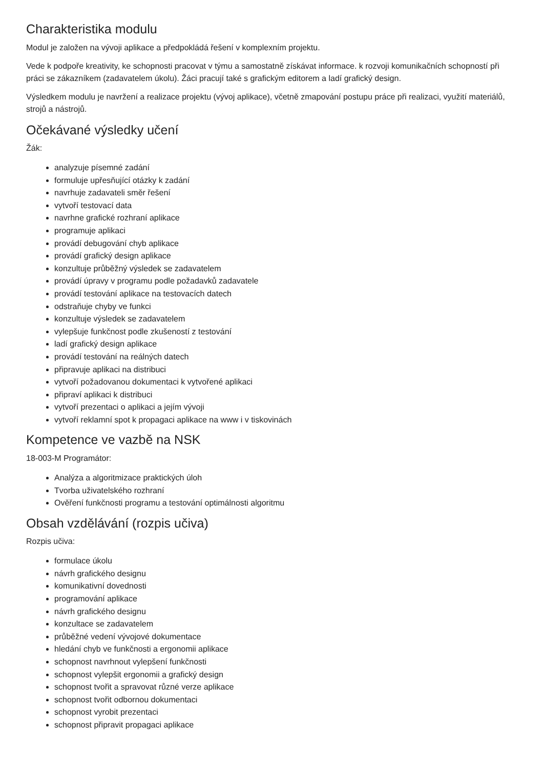Charakteristika modulu
Modul je založen na vývoji aplikace a předpokládá řešení v komplexním projektu.
Vede k podpoře kreativity, ke schopnosti pracovat v týmu a samostatně získávat informace. k rozvoji komunikačních schopností při práci se zákazníkem (zadavatelem úkolu). Žáci pracují také s grafickým editorem a ladí grafický design.
Výsledkem modulu je navržení a realizace projektu (vývoj aplikace), včetně zmapování postupu práce při realizaci, využití materiálů, strojů a nástrojů.
Očekávané výsledky učení
Žák:
analyzuje písemné zadání
formuluje upřesňující otázky k zadání
navrhuje zadavateli směr řešení
vytvoří testovací data
navrhne grafické rozhraní aplikace
programuje aplikaci
provádí debugování chyb aplikace
provádí grafický design aplikace
konzultuje průběžný výsledek se zadavatelem
provádí úpravy v programu podle požadavků zadavatele
provádí testování aplikace na testovacích datech
odstraňuje chyby ve funkci
konzultuje výsledek se zadavatelem
vylepšuje funkčnost podle zkušeností z testování
ladí grafický design aplikace
provádí testování na reálných datech
připravuje aplikaci na distribuci
vytvoří požadovanou dokumentaci k vytvořené aplikaci
připraví aplikaci k distribuci
vytvoří prezentaci o aplikaci a jejím vývoji
vytvoří reklamní spot k propagaci aplikace na www i v tiskovinách
Kompetence ve vazbě na NSK
18-003-M Programátor:
Analýza a algoritmizace praktických úloh
Tvorba uživatelského rozhraní
Ověření funkčnosti programu a testování optimálnosti algoritmu
Obsah vzdělávání (rozpis učiva)
Rozpis učiva:
formulace úkolu
návrh grafického designu
komunikativní dovednosti
programování aplikace
návrh grafického designu
konzultace se zadavatelem
průběžné vedení vývojové dokumentace
hledání chyb ve funkčnosti a ergonomii aplikace
schopnost navrhnout vylepšení funkčnosti
schopnost vylepšit ergonomii a grafický design
schopnost tvořit a spravovat různé verze aplikace
schopnost tvořit odbornou dokumentaci
schopnost vyrobit prezentaci
schopnost připravit propagaci aplikace